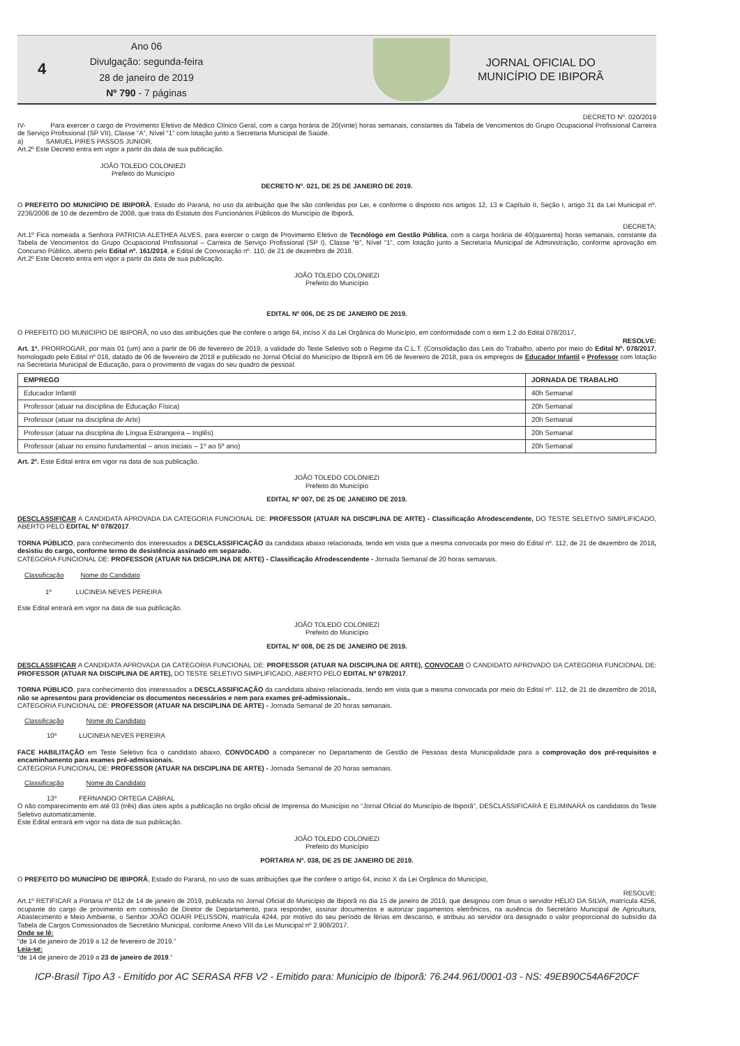4
Ano 06
Divulgação: segunda-feira
28 de janeiro de 2019
Nº 790 - 7 páginas
JORNAL OFICIAL DO
MUNICÍPIO DE IBIPORÃ
DECRETO Nº. 020/2019
IV- Para exercer o cargo de Provimento Efetivo de Médico Clínico Geral, com a carga horária de 20(vinte) horas semanais, constantes da Tabela de Vencimentos do Grupo Ocupacional Profissional Carreira de Serviço Profissional (SP VII), Classe “A”, Nível “1” com lotação junto a Secretaria Municipal de Saúde.
a) SAMUEL PIRES PASSOS JUNIOR.
Art.2º Este Decreto entra em vigor a partir da data de sua publicação.
JOÃO TOLEDO COLONIEZI
Prefeito do Município
DECRETO Nº. 021, DE 25 DE JANEIRO DE 2019.
O PREFEITO DO MUNICÍPIO DE IBIPORÃ, Estado do Paraná, no uso da atribuição que lhe são conferidas por Lei, e conforme o disposto nos artigos 12, 13 e Capítulo II, Seção I, artigo 31 da Lei Municipal nº. 2236/2008 de 10 de dezembro de 2008, que trata do Estatuto dos Funcionários Públicos do Município de Ibiporã,
DECRETA:
Art.1º Fica nomeada a Senhora PATRICIA ALETHEA ALVES, para exercer o cargo de Provimento Efetivo de Tecnólogo em Gestão Pública, com a carga horária de 40(quarenta) horas semanais, constante da Tabela de Vencimentos do Grupo Ocupacional Profissional – Carreira de Serviço Profissional (SP I), Classe “B”, Nível “1”, com lotação junto a Secretaria Municipal de Administração, conforme aprovação em Concurso Público, aberto pelo Edital nº. 161/2014, e Edital de Convocação nº. 110, de 21 de dezembro de 2018.
Art.2º Este Decreto entra em vigor a partir da data de sua publicação.
JOÃO TOLEDO COLONIEZI
Prefeito do Município
EDITAL Nº 006, DE 25 DE JANEIRO DE 2019.
O PREFEITO DO MUNICIPIO DE IBIPORÃ, no uso das atribuições que lhe confere o artigo 64, inciso X da Lei Orgânica do Município, em conformidade com o item 1.2 do Edital 078/2017,
RESOLVE:
Art. 1º. PRORROGAR, por mais 01 (um) ano a partir de 06 de fevereiro de 2019, a validade do Teste Seletivo sob o Regime da C.L.T. (Consolidação das Leis do Trabalho, aberto por meio do Edital Nº. 078/2017, homologado pelo Edital nº 016, datado de 06 de fevereiro de 2018 e publicado no Jornal Oficial do Município de Ibiporã em 06 de fevereiro de 2018, para os empregos de Educador Infantil e Professor com lotação na Secretaria Municipal de Educação, para o provimento de vagas do seu quadro de pessoal.
| EMPREGO | JORNADA DE TRABALHO |
| --- | --- |
| Educador Infantil | 40h Semanal |
| Professor (atuar na disciplina de Educação Física) | 20h Semanal |
| Professor (atuar na disciplina de Arte) | 20h Semanal |
| Professor (atuar na disciplina de Língua Estrangeira – Inglês) | 20h Semanal |
| Professor (atuar no ensino fundamental – anos iniciais – 1º ao 5º ano) | 20h Semanal |
Art. 2º. Este Edital entra em vigor na data de sua publicação.
JOÃO TOLEDO COLONIEZI
Prefeito do Município
EDITAL Nº 007, DE 25 DE JANEIRO DE 2019.
DESCLASSIFICAR A CANDIDATA APROVADA DA CATEGORIA FUNCIONAL DE: PROFESSOR (ATUAR NA DISCIPLINA DE ARTE) - Classificação Afrodescendente, DO TESTE SELETIVO SIMPLIFICADO, ABERTO PELO EDITAL Nº 078/2017.
TORNA PÚBLICO, para conhecimento dos interessados a DESCLASSIFICAÇÃO da candidata abaixo relacionada, tendo em vista que a mesma convocada por meio do Edital nº. 112, de 21 de dezembro de 2018, desistiu do cargo, conforme termo de desistência assinado em separado.
CATEGORIA FUNCIONAL DE: PROFESSOR (ATUAR NA DISCIPLINA DE ARTE) - Classificação Afrodescendente - Jornada Semanal de 20 horas semanais.
Classificação Nome do Candidato
1º LUCINEIA NEVES PEREIRA
Este Edital entrará em vigor na data de sua publicação.
JOÃO TOLEDO COLONIEZI
Prefeito do Município
EDITAL Nº 008, DE 25 DE JANEIRO DE 2019.
DESCLASSIFICAR A CANDIDATA APROVADA DA CATEGORIA FUNCIONAL DE: PROFESSOR (ATUAR NA DISCIPLINA DE ARTE), CONVOCAR O CANDIDATO APROVADO DA CATEGORIA FUNCIONAL DE: PROFESSOR (ATUAR NA DISCIPLINA DE ARTE), DO TESTE SELETIVO SIMPLIFICADO, ABERTO PELO EDITAL Nº 078/2017.
TORNA PÚBLICO, para conhecimento dos interessados a DESCLASSIFICAÇÃO da candidata abaixo relacionada, tendo em vista que a mesma convocada por meio do Edital nº. 112, de 21 de dezembro de 2018, não se apresentou para providenciar os documentos necessários e nem para exames pré-admissionais..
CATEGORIA FUNCIONAL DE: PROFESSOR (ATUAR NA DISCIPLINA DE ARTE) - Jornada Semanal de 20 horas semanais.
Classificação Nome do Candidato
10º LUCINEIA NEVES PEREIRA
FACE HABILITAÇÃO em Teste Seletivo fica o candidato abaixo, CONVOCADO a comparecer no Departamento de Gestão de Pessoas desta Municipalidade para a comprovação dos pré-requisitos e encaminhamento para exames pré-admissionais.
CATEGORIA FUNCIONAL DE: PROFESSOR (ATUAR NA DISCIPLINA DE ARTE) - Jornada Semanal de 20 horas semanais.
Classificação Nome do Candidato
13º FERNANDO ORTEGA CABRAL
O não comparecimento em até 03 (três) dias úteis após a publicação no órgão oficial de Imprensa do Município no “Jornal Oficial do Município de Ibiporã”, DESCLASSIFICARÁ E ELIMINARÁ os candidatos do Teste Seletivo automaticamente.
Este Edital entrará em vigor na data de sua publicação.
JOÃO TOLEDO COLONIEZI
Prefeito do Município
PORTARIA Nº. 038, DE 25 DE JANEIRO DE 2019.
O PREFEITO DO MUNICÍPIO DE IBIPORÃ, Estado do Paraná, no uso de suas atribuições que lhe confere o artigo 64, inciso X da Lei Orgânica do Município,
RESOLVE:
Art.1º RETIFICAR a Portaria nº 012 de 14 de janeiro de 2019, publicada no Jornal Oficial do Município de Ibiporã no dia 15 de janeiro de 2019, que designou com ônus o servidor HÉLIO DA SILVA, matrícula 4256, ocupante do cargo de provimento em comissão de Diretor de Departamento, para responder, assinar documentos e autorizar pagamentos eletrônicos, na ausência do Secretário Municipal de Agricultura, Abastecimento e Meio Ambiente, o Senhor JOÃO ODAIR PELISSON, matrícula 4244, por motivo do seu período de férias em descanso, e atribuiu ao servidor ora designado o valor proporcional do subsídio da Tabela de Cargos Comissionados de Secretário Municipal, conforme Anexo VIII da Lei Municipal nº 2.908/2017.
Onde se lê:
“de 14 de janeiro de 2019 a 12 de fevereiro de 2019.”
Leia-se:
“de 14 de janeiro de 2019 a 23 de janeiro de 2019.”
ICP-Brasil Tipo A3 - Emitido por AC SERASA RFB V2 - Emitido para: Municipio de Ibiporã: 76.244.961/0001-03 - NS: 49EB90C54A6F20CF